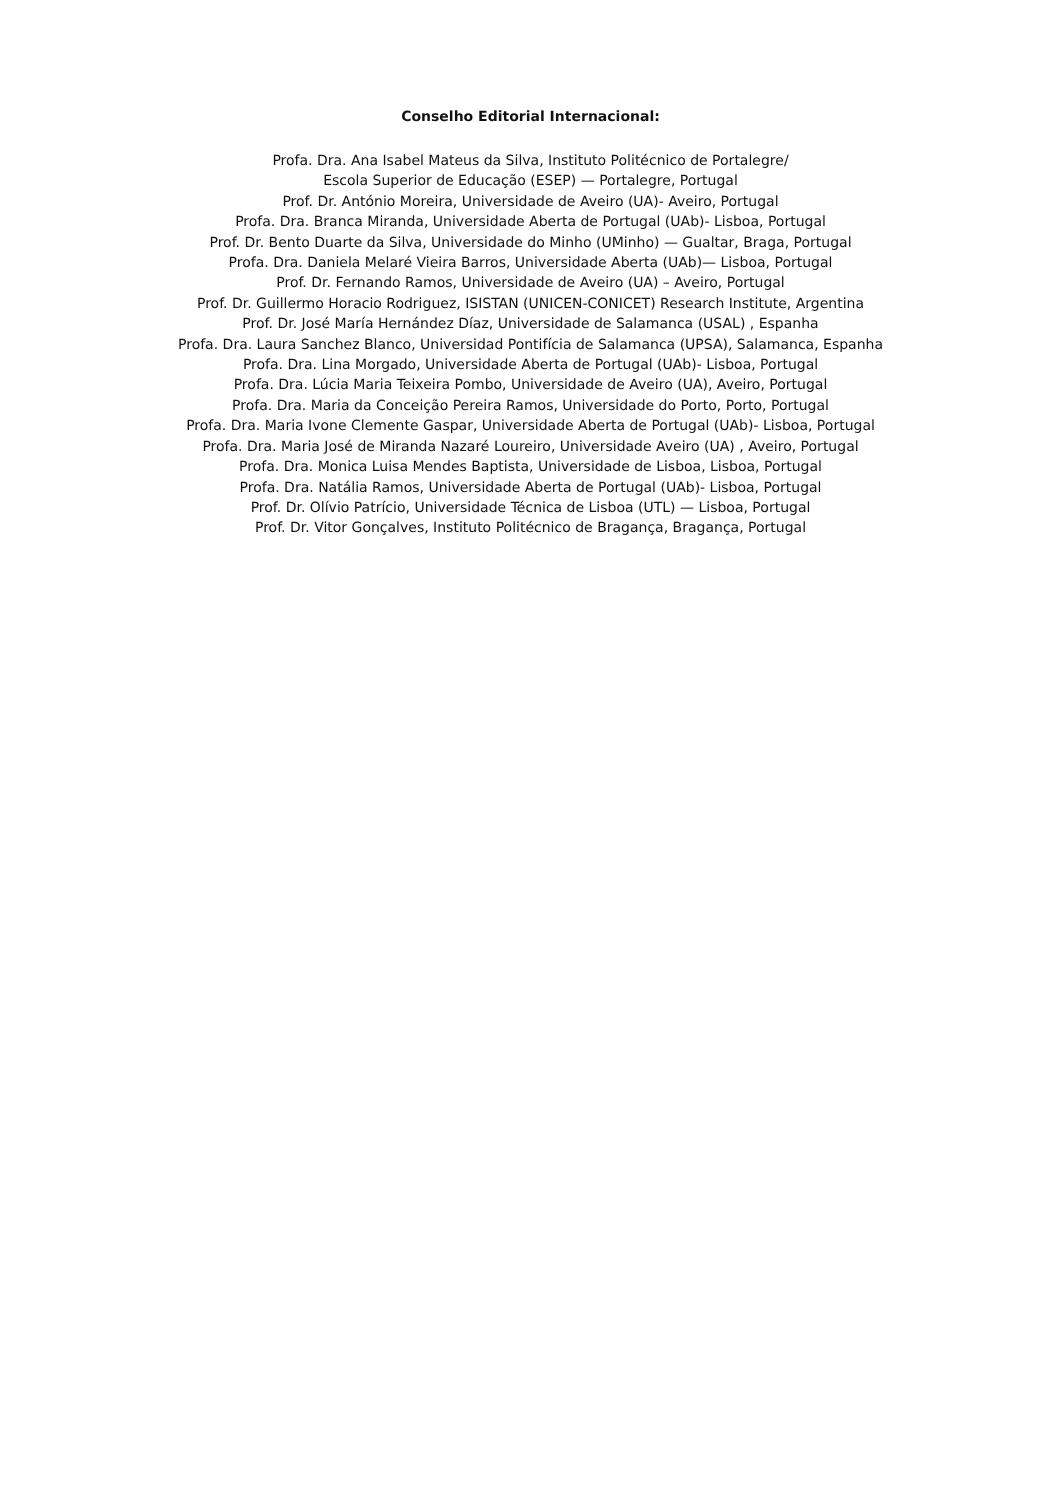Conselho Editorial Internacional:
Profa. Dra. Ana Isabel Mateus da Silva, Instituto Politécnico de Portalegre/
Escola Superior de Educação (ESEP) — Portalegre, Portugal
Prof. Dr. António Moreira, Universidade de Aveiro (UA)- Aveiro, Portugal
Profa. Dra. Branca Miranda, Universidade Aberta de Portugal (UAb)- Lisboa, Portugal
Prof. Dr. Bento Duarte da Silva, Universidade do Minho (UMinho) — Gualtar, Braga, Portugal
Profa. Dra. Daniela Melaré Vieira Barros, Universidade Aberta (UAb)— Lisboa, Portugal
Prof. Dr. Fernando Ramos, Universidade de Aveiro (UA) – Aveiro, Portugal
Prof. Dr. Guillermo Horacio Rodriguez, ISISTAN (UNICEN-CONICET) Research Institute, Argentina
Prof. Dr. José María Hernández Díaz, Universidade de Salamanca (USAL) , Espanha
Profa. Dra. Laura Sanchez Blanco, Universidad Pontifícia de Salamanca (UPSA), Salamanca, Espanha
Profa. Dra. Lina Morgado, Universidade Aberta de Portugal (UAb)- Lisboa, Portugal
Profa. Dra. Lúcia Maria Teixeira Pombo, Universidade de Aveiro (UA), Aveiro, Portugal
Profa. Dra. Maria da Conceição Pereira Ramos, Universidade do Porto, Porto, Portugal
Profa. Dra. Maria Ivone Clemente Gaspar, Universidade Aberta de Portugal (UAb)- Lisboa, Portugal
Profa. Dra. Maria José de Miranda Nazaré Loureiro, Universidade Aveiro (UA) , Aveiro, Portugal
Profa. Dra. Monica Luisa Mendes Baptista, Universidade de Lisboa, Lisboa, Portugal
Profa. Dra. Natália Ramos, Universidade Aberta de Portugal (UAb)- Lisboa, Portugal
Prof. Dr. Olívio Patrício, Universidade Técnica de Lisboa (UTL) — Lisboa, Portugal
Prof. Dr. Vitor Gonçalves, Instituto Politécnico de Bragança, Bragança, Portugal